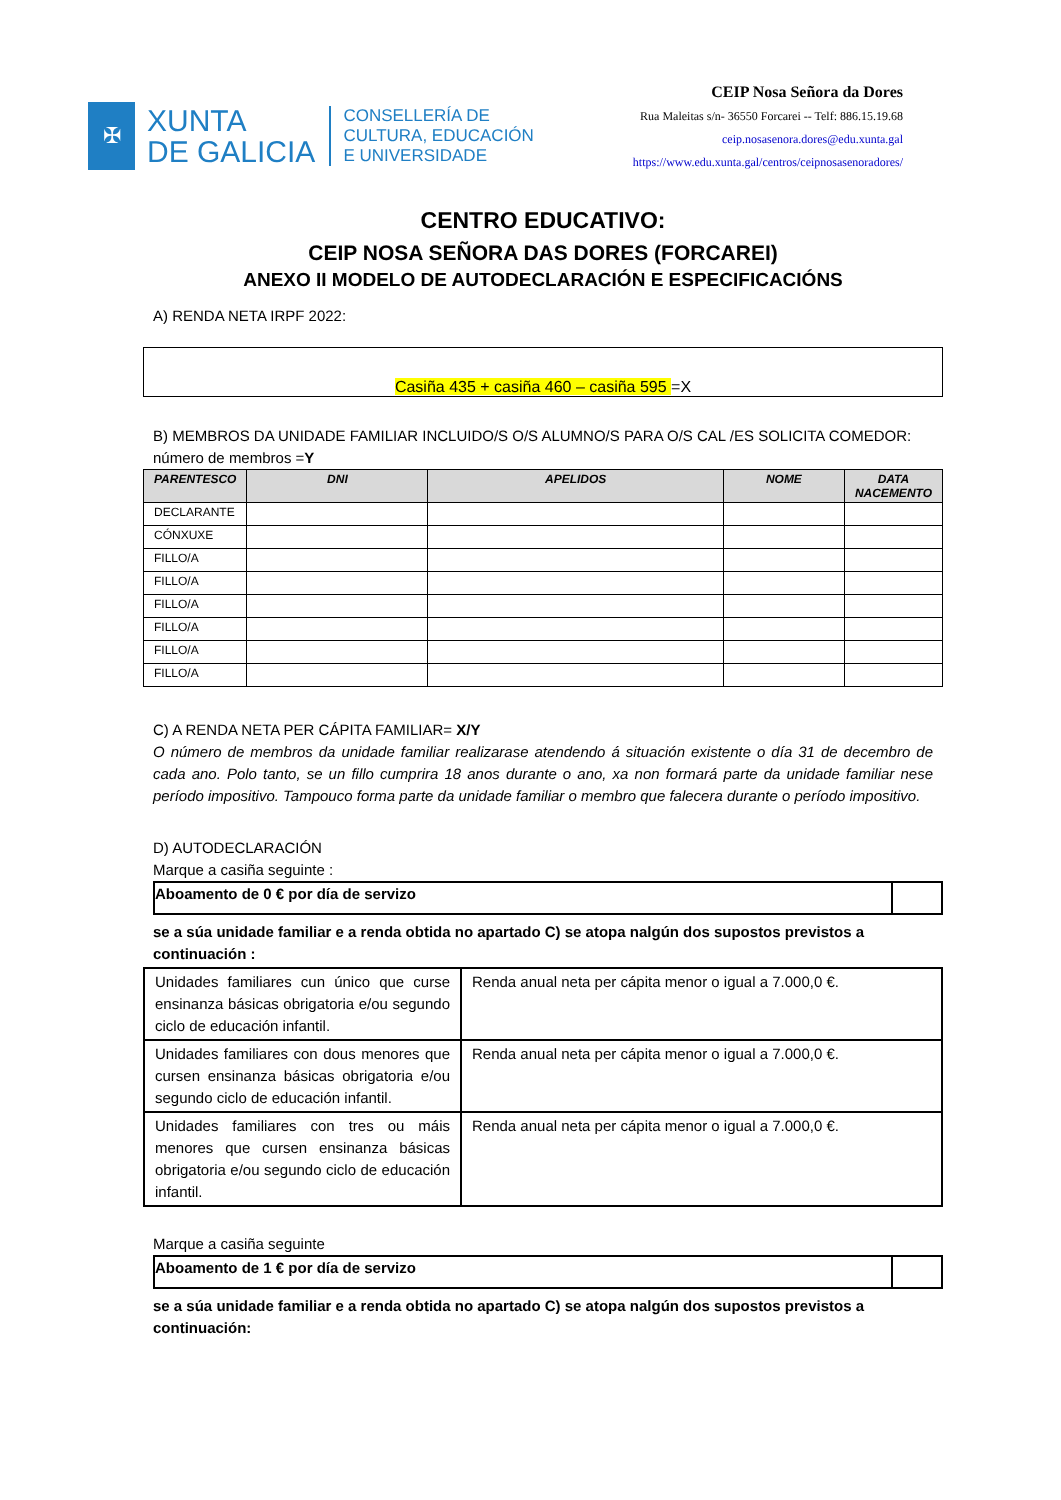✠
XUNTA
DE GALICIA
CONSELLERÍA DE
CULTURA, EDUCACIÓN
E UNIVERSIDADE
CEIP Nosa Señora da Dores
Rua Maleitas s/n- 36550 Forcarei -- Telf: 886.15.19.68
ceip.nosasenora.dores@edu.xunta.gal
https://www.edu.xunta.gal/centros/ceipnosasenoradores/
CENTRO EDUCATIVO:
CEIP NOSA SEÑORA DAS DORES (FORCAREI)
ANEXO II MODELO DE AUTODECLARACIÓN E ESPECIFICACIÓNS
A) RENDA NETA IRPF 2022:
Casiña 435 + casiña 460 – casiña 595 =X
B) MEMBROS DA UNIDADE FAMILIAR INCLUIDO/S O/S ALUMNO/S PARA O/S CAL /ES SOLICITA COMEDOR:
número de membros =Y
| PARENTESCO | DNI | APELIDOS | NOME | DATA NACEMENTO |
| --- | --- | --- | --- | --- |
| DECLARANTE | | | | |
| CÓNXUXE | | | | |
| FILLO/A | | | | |
| FILLO/A | | | | |
| FILLO/A | | | | |
| FILLO/A | | | | |
| FILLO/A | | | | |
| FILLO/A | | | | |
C) A RENDA NETA PER CÁPITA FAMILIAR= X/Y
O número de membros da unidade familiar realizarase atendendo á situación existente o día 31 de decembro de cada ano. Polo tanto, se un fillo cumprira 18 anos durante o ano, xa non formará parte da unidade familiar nese período impositivo. Tampouco forma parte da unidade familiar o membro que falecera durante o período impositivo.
D) AUTODECLARACIÓN
Marque a casiña seguinte :
| Aboamento de 0 € por día de servizo | |
se a súa unidade familiar e a renda obtida no apartado C) se atopa nalgún dos supostos previstos a continuación :
| Unidades familiares cun único que curse ensinanza básicas obrigatoria e/ou segundo ciclo de educación infantil. | Renda anual neta per cápita menor o igual a 7.000,0 €. |
| Unidades familiares con dous menores que cursen ensinanza básicas obrigatoria e/ou segundo ciclo de educación infantil. | Renda anual neta per cápita menor o igual a 7.000,0 €. |
| Unidades familiares con tres ou máis menores que cursen ensinanza básicas obrigatoria e/ou segundo ciclo de educación infantil. | Renda anual neta per cápita menor o igual a 7.000,0 €. |
Marque a casiña seguinte
| Aboamento de 1 € por día de servizo | |
se a súa unidade familiar e a renda obtida no apartado C) se atopa nalgún dos supostos previstos a continuación: